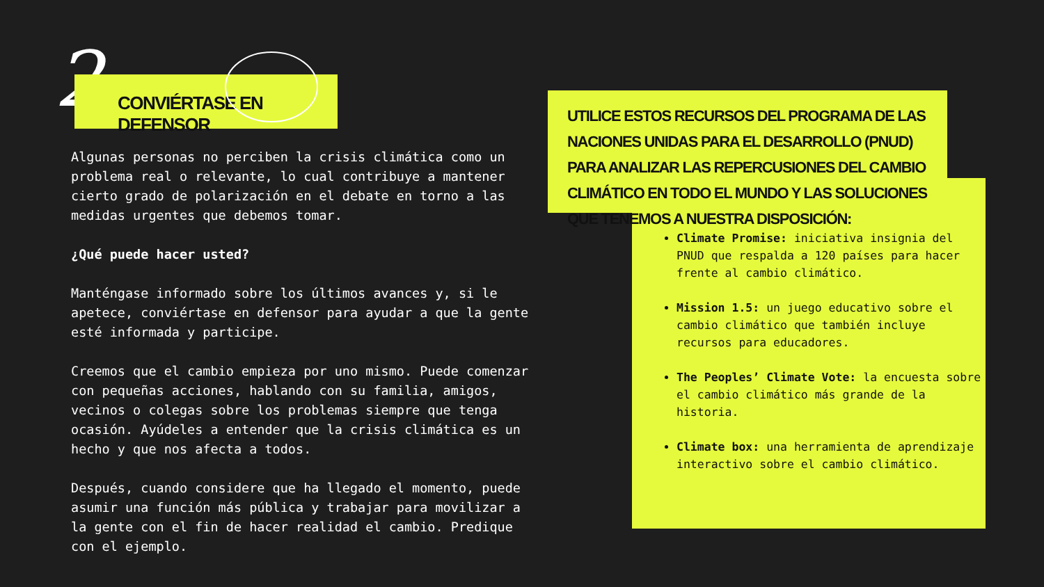2 CONVIÉRTASE EN DEFENSOR
Algunas personas no perciben la crisis climática como un problema real o relevante, lo cual contribuye a mantener cierto grado de polarización en el debate en torno a las medidas urgentes que debemos tomar.
¿Qué puede hacer usted?
Manténgase informado sobre los últimos avances y, si le apetece, conviértase en defensor para ayudar a que la gente esté informada y participe.
Creemos que el cambio empieza por uno mismo. Puede comenzar con pequeñas acciones, hablando con su familia, amigos, vecinos o colegas sobre los problemas siempre que tenga ocasión. Ayúdeles a entender que la crisis climática es un hecho y que nos afecta a todos.
Después, cuando considere que ha llegado el momento, puede asumir una función más pública y trabajar para movilizar a la gente con el fin de hacer realidad el cambio. Predique con el ejemplo.
UTILICE ESTOS RECURSOS DEL PROGRAMA DE LAS NACIONES UNIDAS PARA EL DESARROLLO (PNUD) PARA ANALIZAR LAS REPERCUSIONES DEL CAMBIO CLIMÁTICO EN TODO EL MUNDO Y LAS SOLUCIONES QUE TENEMOS A NUESTRA DISPOSICIÓN:
Climate Promise: iniciativa insignia del PNUD que respalda a 120 países para hacer frente al cambio climático.
Mission 1.5: un juego educativo sobre el cambio climático que también incluye recursos para educadores.
The Peoples’ Climate Vote: la encuesta sobre el cambio climático más grande de la historia.
Climate box: una herramienta de aprendizaje interactivo sobre el cambio climático.